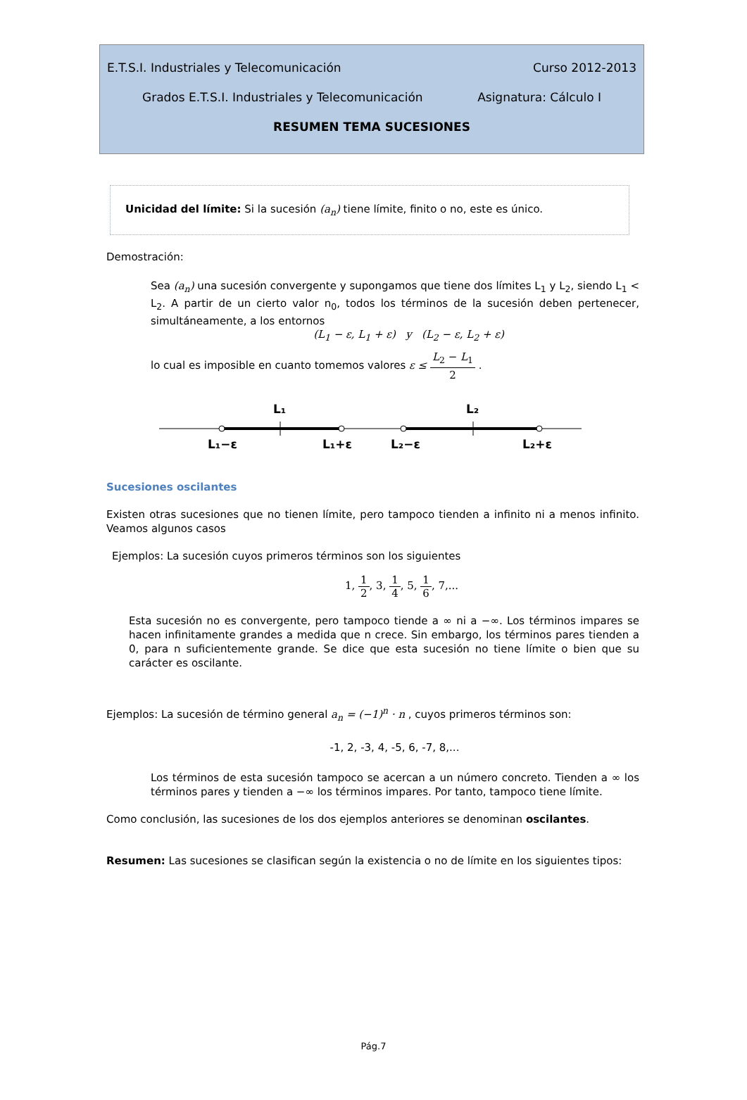E.T.S.I. Industriales y Telecomunicación Curso 2012-2013
Grados E.T.S.I. Industriales y Telecomunicación Asignatura: Cálculo I
RESUMEN TEMA SUCESIONES
Unicidad del límite: Si la sucesión (a<sub>n</sub>) tiene límite, finito o no, este es único.
Demostración:
Sea (a<sub>n</sub>) una sucesión convergente y supongamos que tiene dos límites L<sub>1</sub> y L<sub>2</sub>, siendo L<sub>1</sub> < L<sub>2</sub>. A partir de un cierto valor n<sub>0</sub>, todos los términos de la sucesión deben pertenecer, simultáneamente, a los entornos
(L<sub>1</sub> − ε, L<sub>1</sub> + ε) y (L<sub>2</sub> − ε, L<sub>2</sub> + ε)
lo cual es imposible en cuanto tomemos valores ε ≤ L<sub>2</sub> − L<sub>1</sub> 2 .
L₁
L₂
L₁−ε
L₁+ε
L₂−ε
L₂+ε
Sucesiones oscilantes
Existen otras sucesiones que no tienen límite, pero tampoco tienden a infinito ni a menos infinito. Veamos algunos casos
Ejemplos: La sucesión cuyos primeros términos son los siguientes
1, 1 2, 3, 1 4, 5, 1 6, 7,...
Esta sucesión no es convergente, pero tampoco tiende a ∞ ni a −∞. Los términos impares se hacen infinitamente grandes a medida que n crece. Sin embargo, los términos pares tienden a 0, para n suficientemente grande. Se dice que esta sucesión no tiene límite o bien que su carácter es oscilante.
Ejemplos: La sucesión de término general a<sub>n</sub> = (−1)<sup>n</sup> · n , cuyos primeros términos son:
-1, 2, -3, 4, -5, 6, -7, 8,...
Los términos de esta sucesión tampoco se acercan a un número concreto. Tienden a ∞ los términos pares y tienden a −∞ los términos impares. Por tanto, tampoco tiene límite.
Como conclusión, las sucesiones de los dos ejemplos anteriores se denominan oscilantes.
Resumen: Las sucesiones se clasifican según la existencia o no de límite en los siguientes tipos:
Pág.7